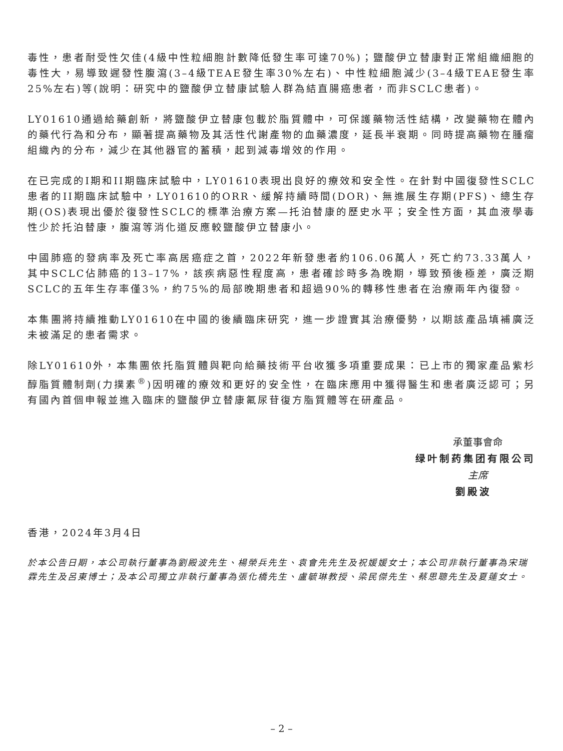毒性，患者耐受性欠佳(4級中性粒細胞計數降低發生率可達70%)；鹽酸伊立替康對正常組織細胞的毒性大，易導致遲發性腹瀉(3–4級TEAE發生率30%左右)、中性粒細胞減少(3–4級TEAE發生率25%左右)等(說明：研究中的鹽酸伊立替康試驗人群為結直腸癌患者，而非SCLC患者)。
LY01610通過給藥創新，將鹽酸伊立替康包載於脂質體中，可保護藥物活性結構，改變藥物在體內的藥代行為和分布，顯著提高藥物及其活性代謝產物的血藥濃度，延長半衰期。同時提高藥物在腫瘤組織內的分布，減少在其他器官的蓄積，起到減毒增效的作用。
在已完成的I期和II期臨床試驗中，LY01610表現出良好的療效和安全性。在針對中國復發性SCLC患者的II期臨床試驗中，LY01610的ORR、緩解持續時間(DOR)、無進展生存期(PFS)、總生存期(OS)表現出優於復發性SCLC的標準治療方案—托泊替康的歷史水平；安全性方面，其血液學毒性少於托泊替康，腹瀉等消化道反應較鹽酸伊立替康小。
中國肺癌的發病率及死亡率高居癌症之首，2022年新發患者約106.06萬人，死亡約73.33萬人，其中SCLC佔肺癌的13–17%，該疾病惡性程度高，患者確診時多為晚期，導致預後極差，廣泛期SCLC的五年生存率僅3%，約75%的局部晚期患者和超過90%的轉移性患者在治療兩年內復發。
本集團將持續推動LY01610在中國的後續臨床研究，進一步證實其治療優勢，以期該產品填補廣泛未被滿足的患者需求。
除LY01610外，本集團依托脂質體與靶向給藥技術平台收獲多項重要成果：已上市的獨家產品紫杉醇脂質體制劑(力撲素<sup>®</sup>)因明確的療效和更好的安全性，在臨床應用中獲得醫生和患者廣泛認可；另有國內首個申報並進入臨床的鹽酸伊立替康氟尿苷復方脂質體等在研產品。
承董事會命
绿叶制药集团有限公司
主席
劉殿波
香港，2024年3月4日
於本公告日期，本公司執行董事為劉殿波先生、楊榮兵先生、袁會先先生及祝媛媛女士；本公司非執行董事為宋瑞霖先生及呂東博士；及本公司獨立非執行董事為張化橋先生、盧毓琳教授、梁民傑先生、蔡思聰先生及夏蓮女士。
– 2 –